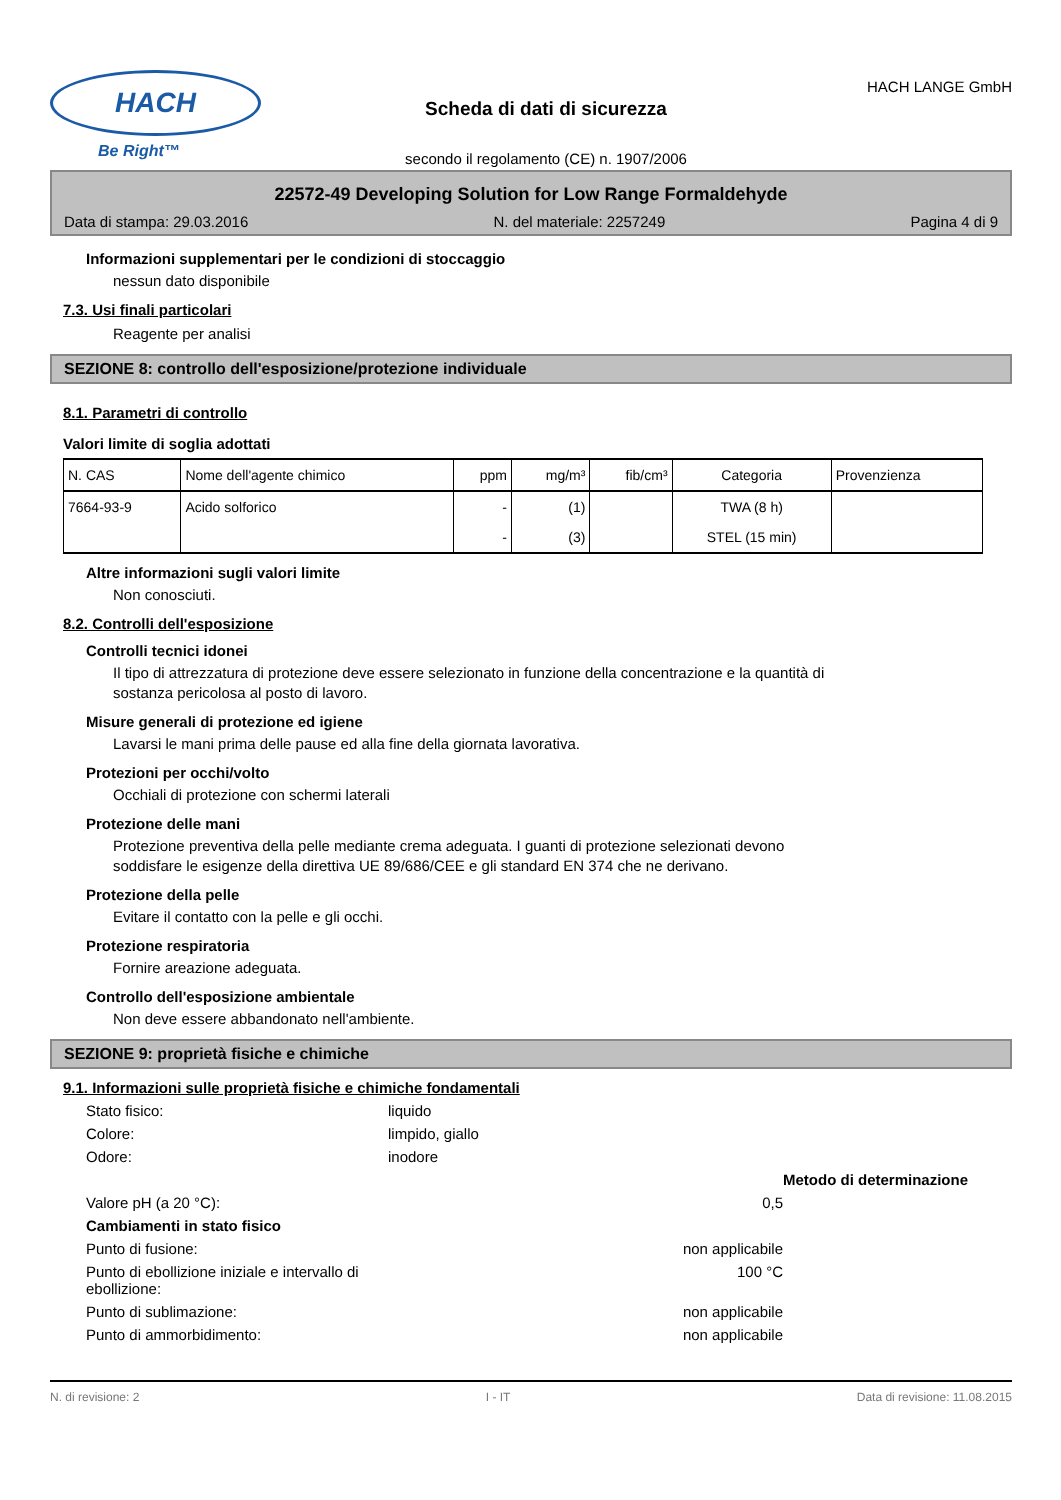HACH
Be Right™
Scheda di dati di sicurezza
secondo il regolamento (CE) n. 1907/2006
HACH LANGE GmbH
22572-49 Developing Solution for Low Range Formaldehyde
Data di stampa: 29.03.2016 N. del materiale: 2257249 Pagina 4 di 9
Informazioni supplementari per le condizioni di stoccaggio
nessun dato disponibile
7.3. Usi finali particolari
Reagente per analisi
SEZIONE 8: controllo dell'esposizione/protezione individuale
8.1. Parametri di controllo
Valori limite di soglia adottati
| N. CAS | Nome dell'agente chimico | ppm | mg/m³ | fib/cm³ | Categoria | Provenzienza |
| --- | --- | --- | --- | --- | --- | --- |
| 7664-93-9 | Acido solforico | - | (1) | | TWA (8 h) | |
| | | - | (3) | | STEL (15 min) | |
Altre informazioni sugli valori limite
Non conosciuti.
8.2. Controlli dell'esposizione
Controlli tecnici idonei
Il tipo di attrezzatura di protezione deve essere selezionato in funzione della concentrazione e la quantità di
sostanza pericolosa al posto di lavoro.
Misure generali di protezione ed igiene
Lavarsi le mani prima delle pause ed alla fine della giornata lavorativa.
Protezioni per occhi/volto
Occhiali di protezione con schermi laterali
Protezione delle mani
Protezione preventiva della pelle mediante crema adeguata. I guanti di protezione selezionati devono
soddisfare le esigenze della direttiva UE 89/686/CEE e gli standard EN 374 che ne derivano.
Protezione della pelle
Evitare il contatto con la pelle e gli occhi.
Protezione respiratoria
Fornire areazione adeguata.
Controllo dell'esposizione ambientale
Non deve essere abbandonato nell'ambiente.
SEZIONE 9: proprietà fisiche e chimiche
9.1. Informazioni sulle proprietà fisiche e chimiche fondamentali
Stato fisico: liquido Colore: limpido, giallo Odore: inodore Metodo di determinazione Valore pH (a 20 °C): 0,5 Cambiamenti in stato fisico Punto di fusione: non applicabile Punto di ebollizione iniziale e intervallo di ebollizione: 100 °C Punto di sublimazione: non applicabile Punto di ammorbidimento: non applicabile
N. di revisione: 2 I - IT Data di revisione: 11.08.2015